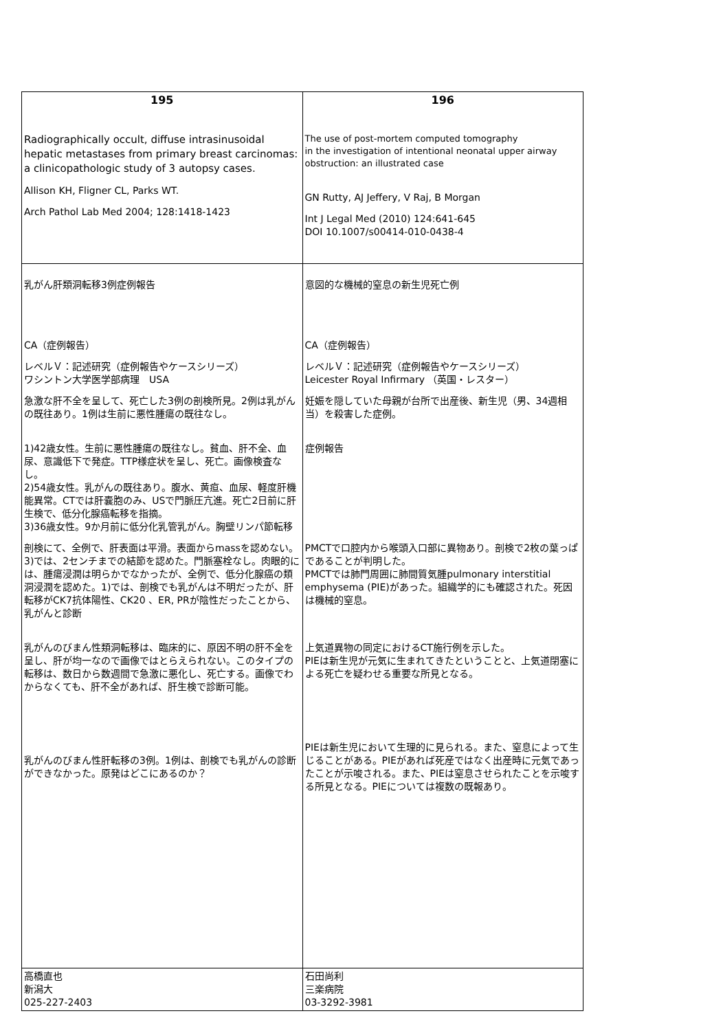| 195 Radiographically occult, diffuse intrasinusoidal hepatic metastases from primary breast carcinomas: a clinicopathologic study of 3 autopsy cases. Allison KH, Fligner CL, Parks WT. Arch Pathol Lab Med 2004; 128:1418-1423 | 196 The use of post-mortem computed tomography in the investigation of intentional neonatal upper airway obstruction: an illustrated case GN Rutty, AJ Jeffery, V Raj, B Morgan Int J Legal Med (2010) 124:641-645 DOI 10.1007/s00414-010-0438-4 |
| 乳がん肝類洞転移3例症例報告 CA（症例報告） レベルＶ：記述研究（症例報告やケースシリーズ） ワシントン大学医学部病理 USA 急激な肝不全を呈して、死亡した3例の剖検所見。2例は乳がんの既往あり。1例は生前に悪性腫瘍の既往なし。 1)42歳女性。生前に悪性腫瘍の既往なし。貧血、肝不全、血尿、意識低下で発症。TTP様症状を呈し、死亡。画像検査なし。 2)54歳女性。乳がんの既往あり。腹水、黄疸、血尿、軽度肝機能異常。CTでは肝嚢胞のみ、USで門脈圧亢進。死亡2日前に肝生検で、低分化腺癌転移を指摘。 3)36歳女性。9か月前に低分化乳管乳がん。胸壁リンパ節転移 剖検にて、全例で、肝表面は平滑。表面からmassを認めない。3)では、2センチまでの結節を認めた。門脈塞栓なし。肉眼的には、腫瘍浸潤は明らかでなかったが、全例で、低分化腺癌の類洞浸潤を認めた。1)では、剖検でも乳がんは不明だったが、肝転移がCK7抗体陽性、CK20 、ER, PRが陰性だったことから、乳がんと診断 乳がんのびまん性類洞転移は、臨床的に、原因不明の肝不全を呈し、肝が均一なので画像ではとらえられない。このタイプの転移は、数日から数週間で急激に悪化し、死亡する。画像でわからなくても、肝不全があれば、肝生検で診断可能。 乳がんのびまん性肝転移の3例。1例は、剖検でも乳がんの診断ができなかった。原発はどこにあるのか？ | 意図的な機械的窒息の新生児死亡例 CA（症例報告） レベルＶ：記述研究（症例報告やケースシリーズ） Leicester Royal Infirmary （英国・レスター） 妊娠を隠していた母親が台所で出産後、新生児（男、34週相当）を殺害した症例。 症例報告 PMCTで口腔内から喉頭入口部に異物あり。剖検で2枚の葉っぱであることが判明した。 PMCTでは肺門周囲に肺間質気腫pulmonary interstitial emphysema (PIE)があった。組織学的にも確認された。死因は機械的窒息。 上気道異物の同定におけるCT施行例を示した。 PIEは新生児が元気に生まれてきたということと、上気道閉塞による死亡を疑わせる重要な所見となる。 PIEは新生児において生理的に見られる。また、窒息によって生じることがある。PIEがあれば死産ではなく出産時に元気であったことが示唆される。また、PIEは窒息させられたことを示唆する所見となる。PIEについては複数の既報あり。 |
| 高橋直也 新潟大 025-227-2403 | 石田尚利 三楽病院 03-3292-3981 |